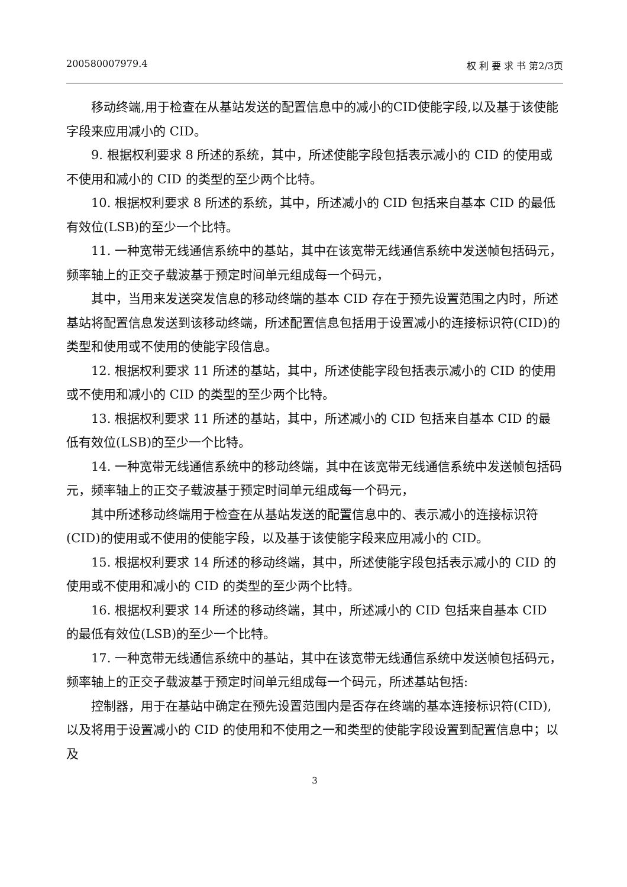200580007979.4 权 利 要 求 书 第2/3页
移动终端,用于检查在从基站发送的配置信息中的减小的CID使能字段,以及基于该使能字段来应用减小的 CID。
9. 根据权利要求 8 所述的系统，其中，所述使能字段包括表示减小的 CID 的使用或不使用和减小的 CID 的类型的至少两个比特。
10. 根据权利要求 8 所述的系统，其中，所述减小的 CID 包括来自基本 CID 的最低有效位(LSB)的至少一个比特。
11. 一种宽带无线通信系统中的基站，其中在该宽带无线通信系统中发送帧包括码元，频率轴上的正交子载波基于预定时间单元组成每一个码元，
其中，当用来发送突发信息的移动终端的基本 CID 存在于预先设置范围之内时，所述基站将配置信息发送到该移动终端，所述配置信息包括用于设置减小的连接标识符(CID)的类型和使用或不使用的使能字段信息。
12. 根据权利要求 11 所述的基站，其中，所述使能字段包括表示减小的 CID 的使用或不使用和减小的 CID 的类型的至少两个比特。
13. 根据权利要求 11 所述的基站，其中，所述减小的 CID 包括来自基本 CID 的最低有效位(LSB)的至少一个比特。
14. 一种宽带无线通信系统中的移动终端，其中在该宽带无线通信系统中发送帧包括码元，频率轴上的正交子载波基于预定时间单元组成每一个码元，
其中所述移动终端用于检查在从基站发送的配置信息中的、表示减小的连接标识符(CID)的使用或不使用的使能字段，以及基于该使能字段来应用减小的 CID。
15. 根据权利要求 14 所述的移动终端，其中，所述使能字段包括表示减小的 CID 的使用或不使用和减小的 CID 的类型的至少两个比特。
16. 根据权利要求 14 所述的移动终端，其中，所述减小的 CID 包括来自基本 CID 的最低有效位(LSB)的至少一个比特。
17. 一种宽带无线通信系统中的基站，其中在该宽带无线通信系统中发送帧包括码元，频率轴上的正交子载波基于预定时间单元组成每一个码元，所述基站包括:
控制器，用于在基站中确定在预先设置范围内是否存在终端的基本连接标识符(CID),以及将用于设置减小的 CID 的使用和不使用之一和类型的使能字段设置到配置信息中；以及
3